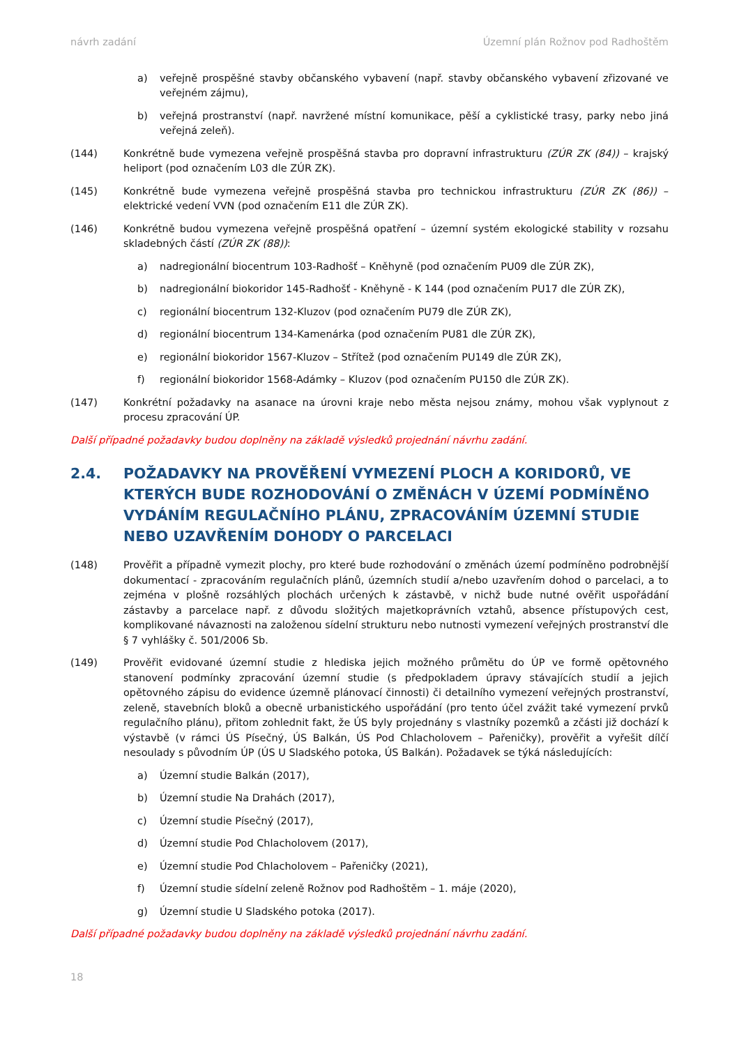návrh zadání Územní plán Rožnov pod Radhoštěm
a) veřejně prospěšné stavby občanského vybavení (např. stavby občanského vybavení zřizované ve veřejném zájmu),
b) veřejná prostranství (např. navržené místní komunikace, pěší a cyklistické trasy, parky nebo jiná veřejná zeleň).
(144) Konkrétně bude vymezena veřejně prospěšná stavba pro dopravní infrastrukturu (ZÚR ZK (84)) – krajský heliport (pod označením L03 dle ZÚR ZK).
(145) Konkrétně bude vymezena veřejně prospěšná stavba pro technickou infrastrukturu (ZÚR ZK (86)) – elektrické vedení VVN (pod označením E11 dle ZÚR ZK).
(146) Konkrétně budou vymezena veřejně prospěšná opatření – územní systém ekologické stability v rozsahu skladebných částí (ZÚR ZK (88)):
a) nadregionální biocentrum 103-Radhošť – Kněhyně (pod označením PU09 dle ZÚR ZK),
b) nadregionální biokoridor 145-Radhošť - Kněhyně - K 144 (pod označením PU17 dle ZÚR ZK),
c) regionální biocentrum 132-Kluzov (pod označením PU79 dle ZÚR ZK),
d) regionální biocentrum 134-Kamenárka (pod označením PU81 dle ZÚR ZK),
e) regionální biokoridor 1567-Kluzov – Střítež (pod označením PU149 dle ZÚR ZK),
f) regionální biokoridor 1568-Adámky – Kluzov (pod označením PU150 dle ZÚR ZK).
(147) Konkrétní požadavky na asanace na úrovni kraje nebo města nejsou známy, mohou však vyplynout z procesu zpracování ÚP.
Další případné požadavky budou doplněny na základě výsledků projednání návrhu zadání.
2.4. POŽADAVKY NA PROVĚŘENÍ VYMEZENÍ PLOCH A KORIDORŮ, VE KTERÝCH BUDE ROZHODOVÁNÍ O ZMĚNÁCH V ÚZEMÍ PODMÍNĚNO VYDÁNÍM REGULAČNÍHO PLÁNU, ZPRACOVÁNÍM ÚZEMNÍ STUDIE NEBO UZAVŘENÍM DOHODY O PARCELACI
(148) Prověřit a případně vymezit plochy, pro které bude rozhodování o změnách území podmíněno podrobnější dokumentací - zpracováním regulačních plánů, územních studií a/nebo uzavřením dohod o parcelaci, a to zejména v plošně rozsáhlých plochách určených k zástavbě, v nichž bude nutné ověřit uspořádání zástavby a parcelace např. z důvodu složitých majetkoprávních vztahů, absence přístupových cest, komplikované návaznosti na založenou sídelní strukturu nebo nutnosti vymezení veřejných prostranství dle § 7 vyhlášky č. 501/2006 Sb.
(149) Prověřit evidované územní studie z hlediska jejich možného průmětu do ÚP ve formě opětovného stanovení podmínky zpracování územní studie (s předpokladem úpravy stávajících studií a jejich opětovného zápisu do evidence územně plánovací činnosti) či detailního vymezení veřejných prostranství, zeleně, stavebních bloků a obecně urbanistického uspořádání (pro tento účel zvážit také vymezení prvků regulačního plánu), přitom zohlednit fakt, že ÚS byly projednány s vlastníky pozemků a zčásti již dochází k výstavbě (v rámci ÚS Písečný, ÚS Balkán, ÚS Pod Chlacholovem – Pařeničky), prověřit a vyřešit dílčí nesoulady s původním ÚP (ÚS U Sladského potoka, ÚS Balkán). Požadavek se týká následujících:
a) Územní studie Balkán (2017),
b) Územní studie Na Drahách (2017),
c) Územní studie Písečný (2017),
d) Územní studie Pod Chlacholovem (2017),
e) Územní studie Pod Chlacholovem – Pařeničky (2021),
f) Územní studie sídelní zeleně Rožnov pod Radhoštěm – 1. máje (2020),
g) Územní studie U Sladského potoka (2017).
Další případné požadavky budou doplněny na základě výsledků projednání návrhu zadání.
18